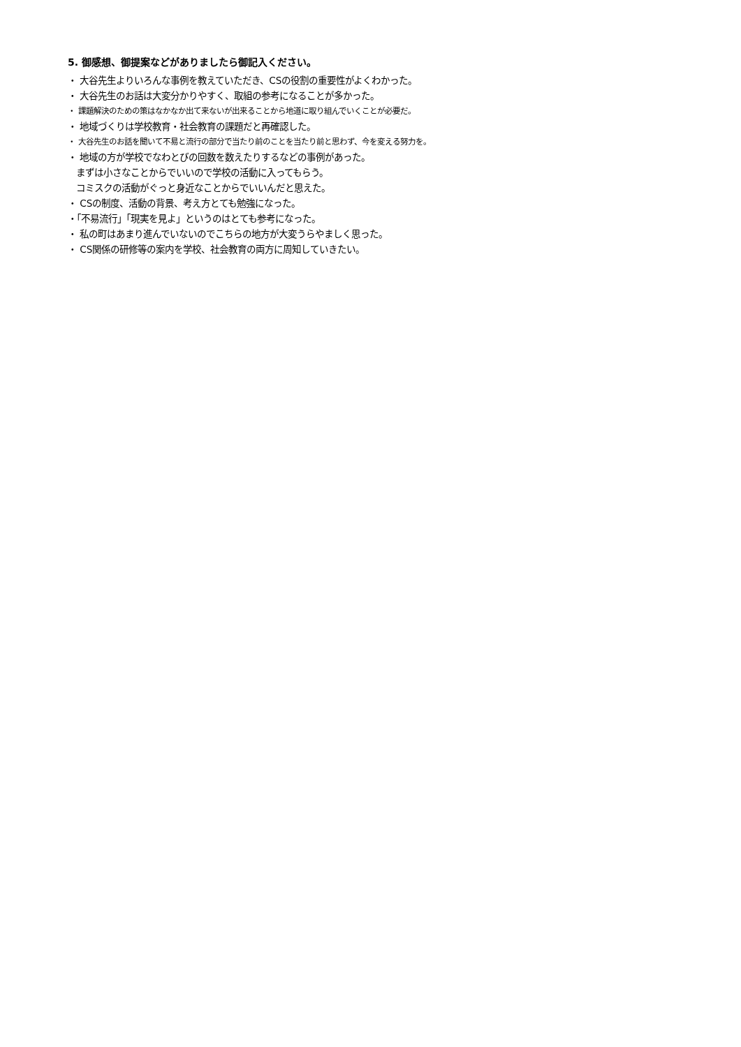5. 御感想、御提案などがありましたら御記入ください。
・ 大谷先生よりいろんな事例を教えていただき、CSの役割の重要性がよくわかった。
・ 大谷先生のお話は大変分かりやすく、取組の参考になることが多かった。
・ 課題解決のための策はなかなか出て来ないが出来ることから地道に取り組んでいくことが必要だ。
・ 地域づくりは学校教育・社会教育の課題だと再確認した。
・ 大谷先生のお話を聞いて不易と流行の部分で当たり前のことを当たり前と思わず、今を変える努力を。
・ 地域の方が学校でなわとびの回数を数えたりするなどの事例があった。
まずは小さなことからでいいので学校の活動に入ってもらう。
コミスクの活動がぐっと身近なことからでいいんだと思えた。
・ CSの制度、活動の背景、考え方とても勉強になった。
・「不易流行」「現実を見よ」というのはとても参考になった。
・ 私の町はあまり進んでいないのでこちらの地方が大変うらやましく思った。
・ CS関係の研修等の案内を学校、社会教育の両方に周知していきたい。